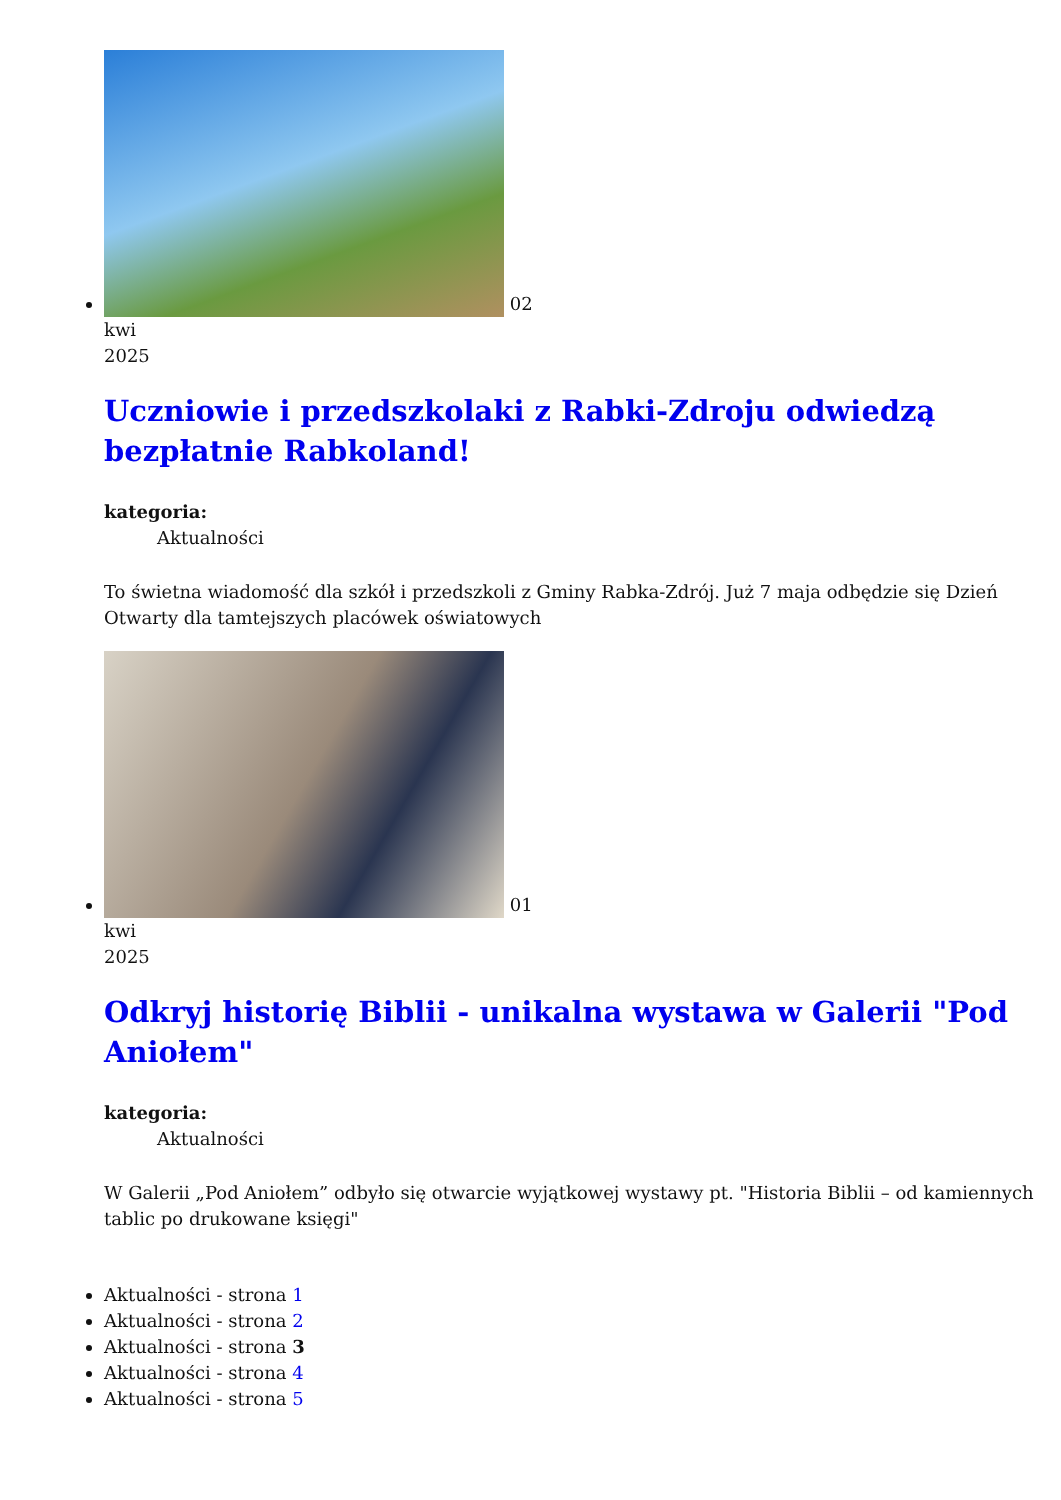02
kwi
2025
Uczniowie i przedszkolaki z Rabki-Zdroju odwiedzą bezpłatnie Rabkoland!
kategoria:
Aktualności
To świetna wiadomość dla szkół i przedszkoli z Gminy Rabka-Zdrój. Już 7 maja odbędzie się Dzień Otwarty dla tamtejszych placówek oświatowych
01
kwi
2025
Odkryj historię Biblii - unikalna wystawa w Galerii "Pod Aniołem"
kategoria:
Aktualności
W Galerii „Pod Aniołem” odbyło się otwarcie wyjątkowej wystawy pt. "Historia Biblii – od kamiennych tablic po drukowane księgi"
Aktualności - strona 1
Aktualności - strona 2
Aktualności - strona 3
Aktualności - strona 4
Aktualności - strona 5